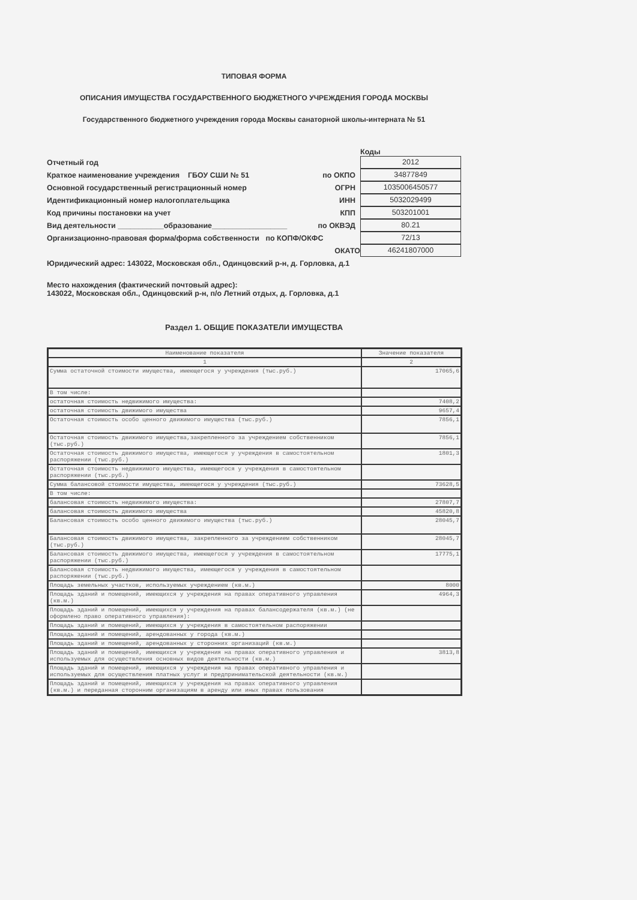ТИПОВАЯ ФОРМА
ОПИСАНИЯ ИМУЩЕСТВА ГОСУДАРСТВЕННОГО БЮДЖЕТНОГО УЧРЕЖДЕНИЯ ГОРОДА МОСКВЫ
Государственного бюджетного учреждения города Москвы санаторной школы-интерната № 51
Коды
Отчетный год
2012
Краткое наименование учреждения ГБОУ СШИ № 51
по ОКПО
34877849
Основной государственный регистрационный номер
ОГРН
1035006450577
Идентификационный номер налогоплательщика
ИНН
5032029499
Код причины постановки на учет КПП
503201001
Вид деятельности ___________образование__________________
по ОКВЭД
80.21
Организационно-правовая форма/форма собственности по КОПФ/ОКФС
72/13
ОКАТО
46241807000
Юридический адрес: 143022, Московская обл., Одинцовский р-н, д. Горловка, д.1
Место нахождения (фактический почтовый адрес):
143022, Московская обл., Одинцовский р-н, п/о Летний отдых, д. Горловка, д.1
Раздел 1. ОБЩИЕ ПОКАЗАТЕЛИ ИМУЩЕСТВА
| Наименование показателя | Значение показателя |
| --- | --- |
| 1 | 2 |
| Сумма остаточной стоимости имущества, имеющегося у учреждения (тыс.руб.) | 17065,6 |
| В том числе: | |
| остаточная стоимость недвижимого имущества: | 7408,2 |
| остаточная стоимость движимого имущества | 9657,4 |
| Остаточная стоимость особо ценного движимого имущества (тыс.руб.) | 7856,1 |
| Остаточная стоимость движимого имущества,закрепленного за учреждением собственником (тыс.руб.) | 7856,1 |
| Остаточная стоимость движимого имущества, имеющегося у учреждения в самостоятельном распоряжении (тыс.руб.) | 1801,3 |
| Остаточная стоимость недвижимого имущества, имеющегося у учреждения в самостоятельном распоряжении (тыс.руб.) | |
| Сумма балансовой стоимости имущества, имеющегося у учреждения (тыс.руб.) | 73628,5 |
| В том числе: | |
| балансовая стоимость недвижимого имущества: | 27807,7 |
| балансовая стоимость движимого имущества | 45820,8 |
| Балансовая стоимость особо ценного движимого имущества (тыс.руб.) | 28045,7 |
| Балансовая стоимость движимого имущества, закрепленного за учреждением собственником (тыс.руб.) | 28045,7 |
| Балансовая стоимость движимого имущества, имеющегося у учреждения в самостоятельном распоряжении (тыс.руб.) | 17775,1 |
| Балансовая стоимость недвижимого имущества, имеющегося у учреждения в самостоятельном распоряжении (тыс.руб.) | |
| Площадь земельных участков, используемых учреждением (кв.м.) | 8000 |
| Площадь зданий и помещений, имеющихся у учреждения на правах оперативного управления (кв.м.) | 4964,3 |
| Площадь зданий и помещений, имеющихся у учреждения на правах балансодержателя (кв.м.) (не оформлено право оперативного управления): | |
| Площадь зданий и помещений, имеющихся у учреждения в самостоятельном распоряжении | |
| Площадь зданий и помещений, арендованных у города (кв.м.) | |
| Площадь зданий и помещений, арендованных у сторонних организаций (кв.м.) | |
| Площадь зданий и помещений, имеющихся у учреждения на правах оперативного управления и используемых для осуществления основных видов деятельности (кв.м.) | 3813,8 |
| Площадь зданий и помещений, имеющихся у учреждения на правах оперативного управления и используемых для осуществления платных услуг и предпринимательской деятельности (кв.м.) | |
| Площадь зданий и помещений, имеющихся у учреждения на правах оперативного управления (кв.м.) и переданная сторонним организациям в аренду или иных правах пользования | |